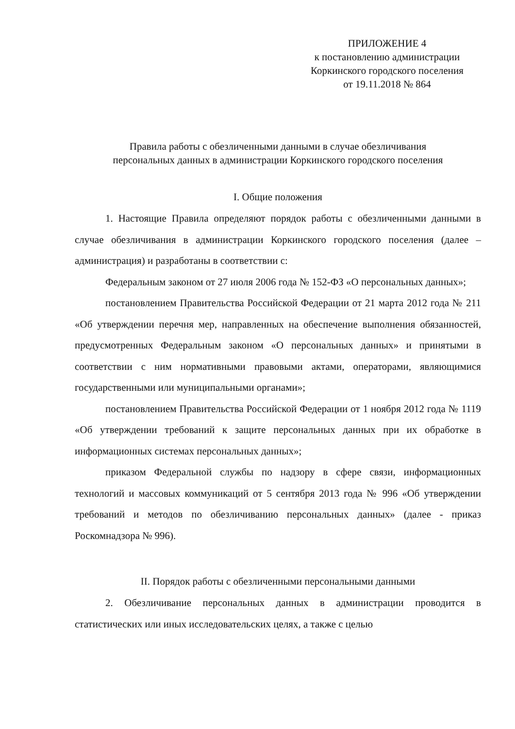ПРИЛОЖЕНИЕ 4
к постановлению администрации
Коркинского городского поселения
от 19.11.2018 № 864
Правила работы с обезличенными данными в случае обезличивания
персональных данных в администрации Коркинского городского поселения
I. Общие положения
1. Настоящие Правила определяют порядок работы с обезличенными данными в случае обезличивания в администрации Коркинского городского поселения (далее – администрация) и разработаны в соответствии с:
Федеральным законом от 27 июля 2006 года № 152-ФЗ «О персональных данных»;
постановлением Правительства Российской Федерации от 21 марта 2012 года № 211 «Об утверждении перечня мер, направленных на обеспечение выполнения обязанностей, предусмотренных Федеральным законом «О персональных данных» и принятыми в соответствии с ним нормативными правовыми актами, операторами, являющимися государственными или муниципальными органами»;
постановлением Правительства Российской Федерации от 1 ноября 2012 года № 1119 «Об утверждении требований к защите персональных данных при их обработке в информационных системах персональных данных»;
приказом Федеральной службы по надзору в сфере связи, информационных технологий и массовых коммуникаций от 5 сентября 2013 года № 996 «Об утверждении требований и методов по обезличиванию персональных данных» (далее - приказ Роскомнадзора № 996).
II. Порядок работы с обезличенными персональными данными
2. Обезличивание персональных данных в администрации проводится в статистических или иных исследовательских целях, а также с целью